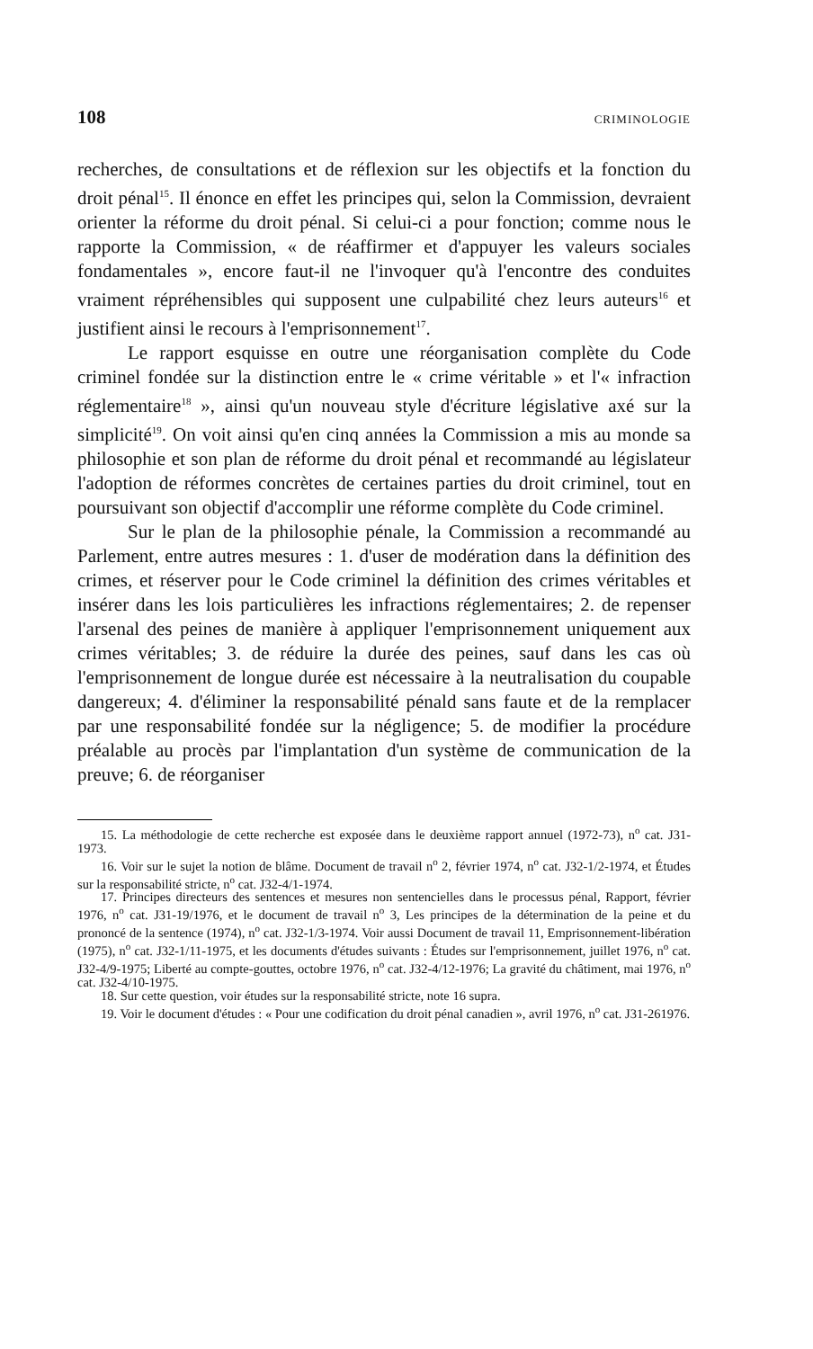108 CRIMINOLOGIE
recherches, de consultations et de réflexion sur les objectifs et la fonction du droit pénal<sup>15</sup>. Il énonce en effet les principes qui, selon la Commission, devraient orienter la réforme du droit pénal. Si celui-ci a pour fonction; comme nous le rapporte la Commission, « de réaffirmer et d'appuyer les valeurs sociales fondamentales », encore faut-il ne l'invoquer qu'à l'encontre des conduites vraiment répréhensibles qui supposent une culpabilité chez leurs auteurs<sup>16</sup> et justifient ainsi le recours à l'emprisonnement<sup>17</sup>.
Le rapport esquisse en outre une réorganisation complète du Code criminel fondée sur la distinction entre le « crime véritable » et l'« infraction réglementaire<sup>18</sup> », ainsi qu'un nouveau style d'écriture législative axé sur la simplicité<sup>19</sup>. On voit ainsi qu'en cinq années la Commission a mis au monde sa philosophie et son plan de réforme du droit pénal et recommandé au législateur l'adoption de réformes concrètes de certaines parties du droit criminel, tout en poursuivant son objectif d'accomplir une réforme complète du Code criminel.
Sur le plan de la philosophie pénale, la Commission a recommandé au Parlement, entre autres mesures : 1. d'user de modération dans la définition des crimes, et réserver pour le Code criminel la définition des crimes véritables et insérer dans les lois particulières les infractions réglementaires; 2. de repenser l'arsenal des peines de manière à appliquer l'emprisonnement uniquement aux crimes véritables; 3. de réduire la durée des peines, sauf dans les cas où l'emprisonnement de longue durée est nécessaire à la neutralisation du coupable dangereux; 4. d'éliminer la responsabilité pénald sans faute et de la remplacer par une responsabilité fondée sur la négligence; 5. de modifier la procédure préalable au procès par l'implantation d'un système de communication de la preuve; 6. de réorganiser
15. La méthodologie de cette recherche est exposée dans le deuxième rapport annuel (1972-73), n<sup>o</sup> cat. J31-1973.
16. Voir sur le sujet la notion de blâme. Document de travail n<sup>o</sup> 2, février 1974, n<sup>o</sup> cat. J32-1/2-1974, et Études sur la responsabilité stricte, n<sup>o</sup> cat. J32-4/1-1974.
17. Principes directeurs des sentences et mesures non sentencielles dans le processus pénal, Rapport, février 1976, n<sup>o</sup> cat. J31-19/1976, et le document de travail n<sup>o</sup> 3, Les principes de la détermination de la peine et du prononcé de la sentence (1974), n<sup>o</sup> cat. J32-1/3-1974. Voir aussi Document de travail 11, Emprisonnement-libération (1975), n<sup>o</sup> cat. J32-1/11-1975, et les documents d'études suivants : Études sur l'emprisonnement, juillet 1976, n<sup>o</sup> cat. J32-4/9-1975; Liberté au compte-gouttes, octobre 1976, n<sup>o</sup> cat. J32-4/12-1976; La gravité du châtiment, mai 1976, n<sup>o</sup> cat. J32-4/10-1975.
18. Sur cette question, voir études sur la responsabilité stricte, note 16 supra.
19. Voir le document d'études : « Pour une codification du droit pénal canadien », avril 1976, n<sup>o</sup> cat. J31-261976.